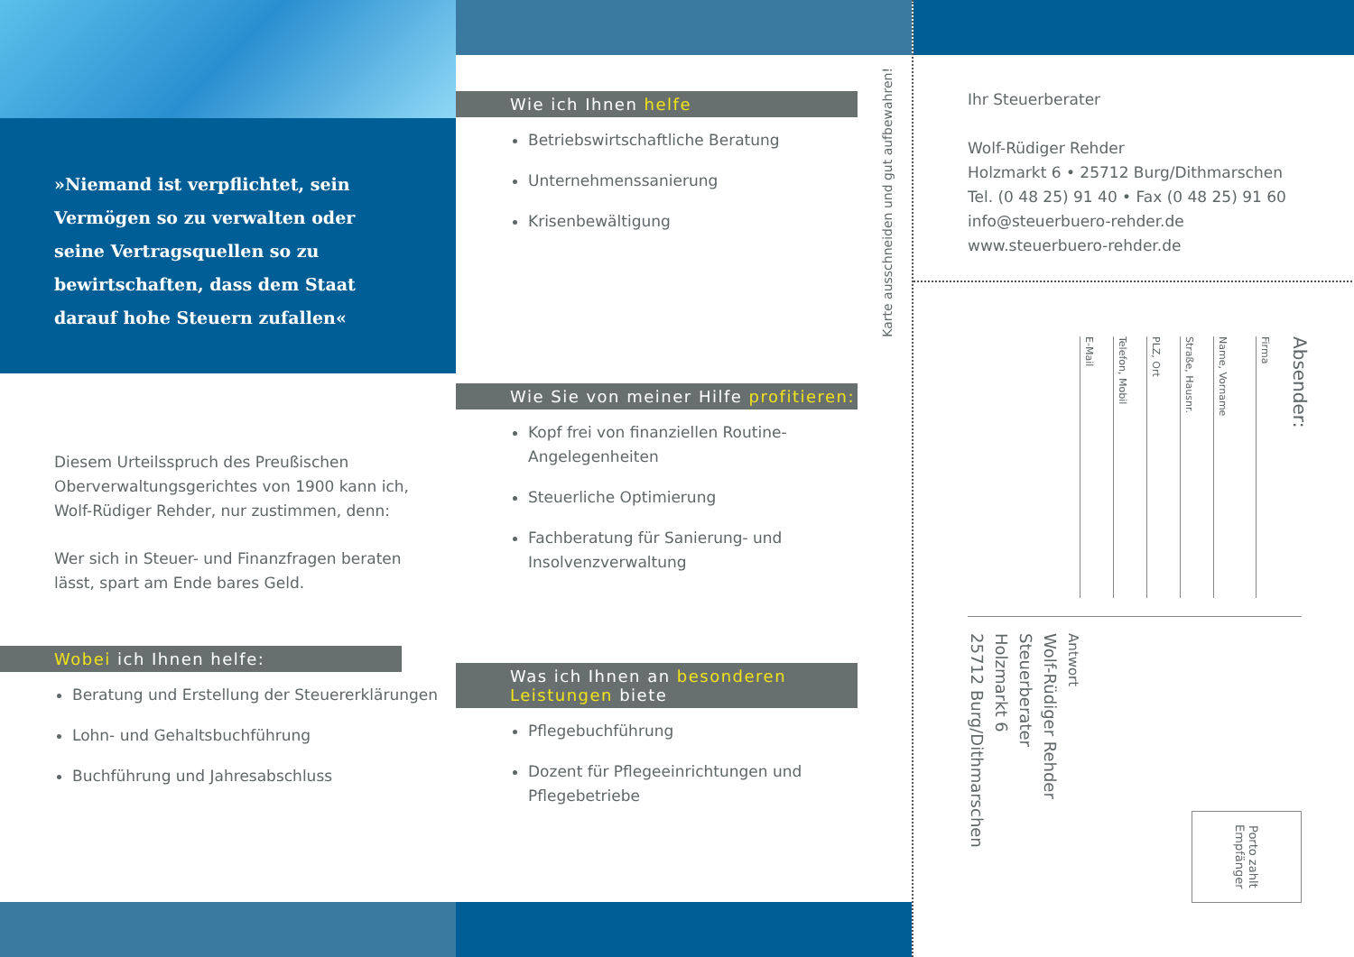»Niemand ist verpflichtet, sein Vermögen so zu verwalten oder seine Vertragsquellen so zu bewirtschaften, dass dem Staat darauf hohe Steuern zufallen«
Diesem Urteilsspruch des Preußischen Oberverwaltungsgerichtes von 1900 kann ich, Wolf-Rüdiger Rehder, nur zustimmen, denn:
Wer sich in Steuer- und Finanzfragen beraten lässt, spart am Ende bares Geld.
Wobei ich Ihnen helfe:
Beratung und Erstellung der Steuererklärungen
Lohn- und Gehaltsbuchführung
Buchführung und Jahresabschluss
Wie ich Ihnen helfe
Betriebswirtschaftliche Beratung
Unternehmenssanierung
Krisenbewältigung
Wie Sie von meiner Hilfe profitieren:
Kopf frei von finanziellen Routine-Angelegenheiten
Steuerliche Optimierung
Fachberatung für Sanierung- und Insolvenzverwaltung
Was ich Ihnen an besonderen Leistungen biete
Pflegebuchführung
Dozent für Pflegeeinrichtungen und Pflegebetriebe
Karte ausschneiden und gut aufbewahren!
Ihr Steuerberater
Wolf-Rüdiger Rehder
Holzmarkt 6 • 25712 Burg/Dithmarschen
Tel. (0 48 25) 91 40 • Fax (0 48 25) 91 60
info@steuerbuero-rehder.de
www.steuerbuero-rehder.de
Absender:
Firma
Name, Vorname
Straße, Hausnr.
PLZ, Ort
Telefon, Mobil
E-Mail
Antwort
Wolf-Rüdiger Rehder
Steuerberater
Holzmarkt 6
25712 Burg/Dithmarschen
Porto zahlt Empfänger